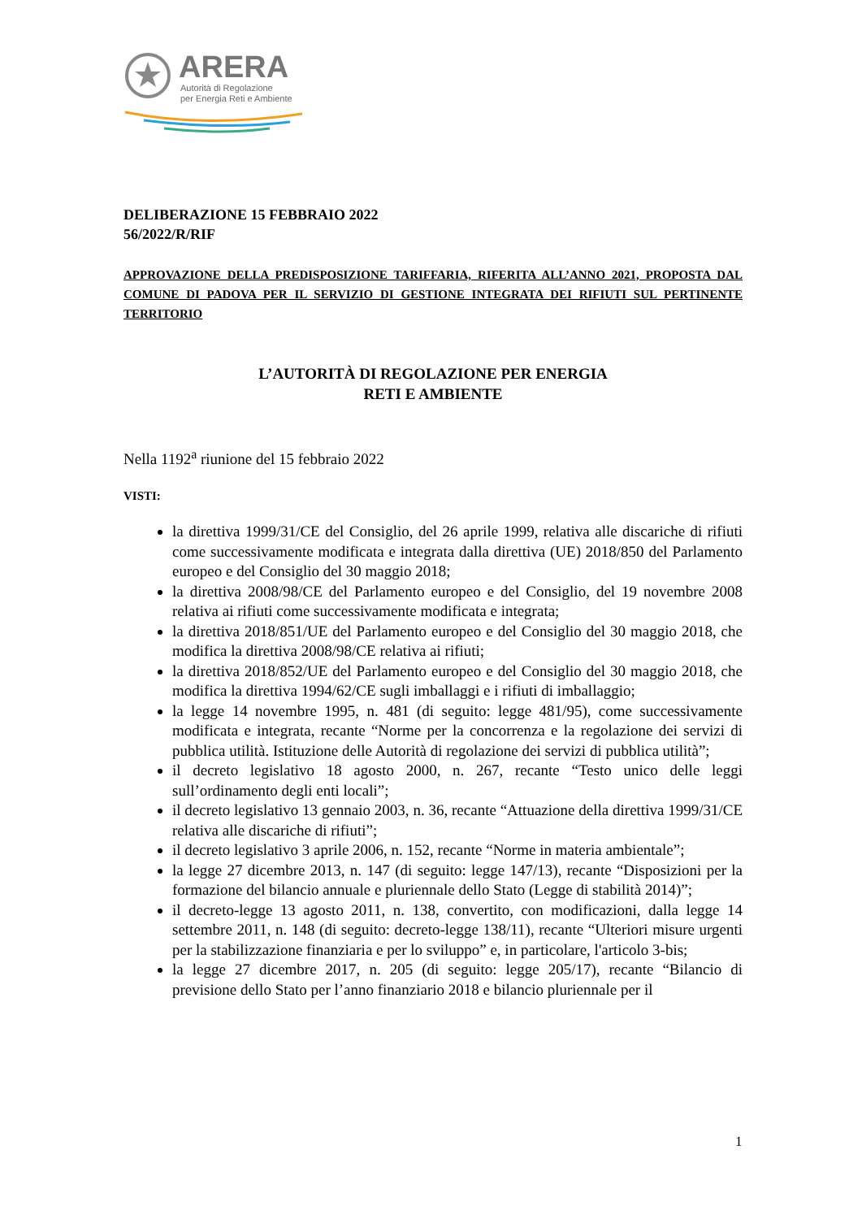ARERA
Autorità di Regolazione
per Energia Reti e Ambiente
DELIBERAZIONE 15 FEBBRAIO 2022
56/2022/R/RIF
APPROVAZIONE DELLA PREDISPOSIZIONE TARIFFARIA, RIFERITA ALL’ANNO 2021, PROPOSTA DAL COMUNE DI PADOVA PER IL SERVIZIO DI GESTIONE INTEGRATA DEI RIFIUTI SUL PERTINENTE TERRITORIO
L’AUTORITÀ DI REGOLAZIONE PER ENERGIA
RETI E AMBIENTE
Nella 1192<sup>a</sup> riunione del 15 febbraio 2022
VISTI:
la direttiva 1999/31/CE del Consiglio, del 26 aprile 1999, relativa alle discariche di rifiuti come successivamente modificata e integrata dalla direttiva (UE) 2018/850 del Parlamento europeo e del Consiglio del 30 maggio 2018;
la direttiva 2008/98/CE del Parlamento europeo e del Consiglio, del 19 novembre 2008 relativa ai rifiuti come successivamente modificata e integrata;
la direttiva 2018/851/UE del Parlamento europeo e del Consiglio del 30 maggio 2018, che modifica la direttiva 2008/98/CE relativa ai rifiuti;
la direttiva 2018/852/UE del Parlamento europeo e del Consiglio del 30 maggio 2018, che modifica la direttiva 1994/62/CE sugli imballaggi e i rifiuti di imballaggio;
la legge 14 novembre 1995, n. 481 (di seguito: legge 481/95), come successivamente modificata e integrata, recante “Norme per la concorrenza e la regolazione dei servizi di pubblica utilità. Istituzione delle Autorità di regolazione dei servizi di pubblica utilità”;
il decreto legislativo 18 agosto 2000, n. 267, recante “Testo unico delle leggi sull’ordinamento degli enti locali”;
il decreto legislativo 13 gennaio 2003, n. 36, recante “Attuazione della direttiva 1999/31/CE relativa alle discariche di rifiuti”;
il decreto legislativo 3 aprile 2006, n. 152, recante “Norme in materia ambientale”;
la legge 27 dicembre 2013, n. 147 (di seguito: legge 147/13), recante “Disposizioni per la formazione del bilancio annuale e pluriennale dello Stato (Legge di stabilità 2014)”;
il decreto-legge 13 agosto 2011, n. 138, convertito, con modificazioni, dalla legge 14 settembre 2011, n. 148 (di seguito: decreto-legge 138/11), recante “Ulteriori misure urgenti per la stabilizzazione finanziaria e per lo sviluppo” e, in particolare, l'articolo 3-bis;
la legge 27 dicembre 2017, n. 205 (di seguito: legge 205/17), recante “Bilancio di previsione dello Stato per l’anno finanziario 2018 e bilancio pluriennale per il
1